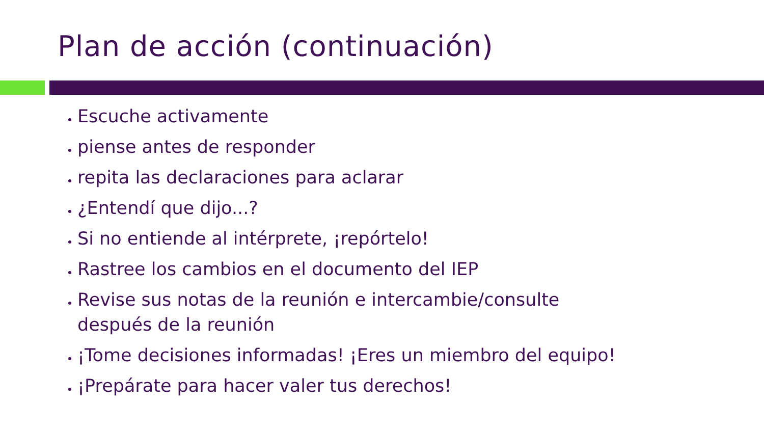Plan de acción (continuación)
Escuche activamente
piense antes de responder
repita las declaraciones para aclarar
¿Entendí que dijo...?
Si no entiende al intérprete, ¡repórtelo!
Rastree los cambios en el documento del IEP
Revise sus notas de la reunión e intercambie/consulte
después de la reunión
¡Tome decisiones informadas! ¡Eres un miembro del equipo!
¡Prepárate para hacer valer tus derechos!